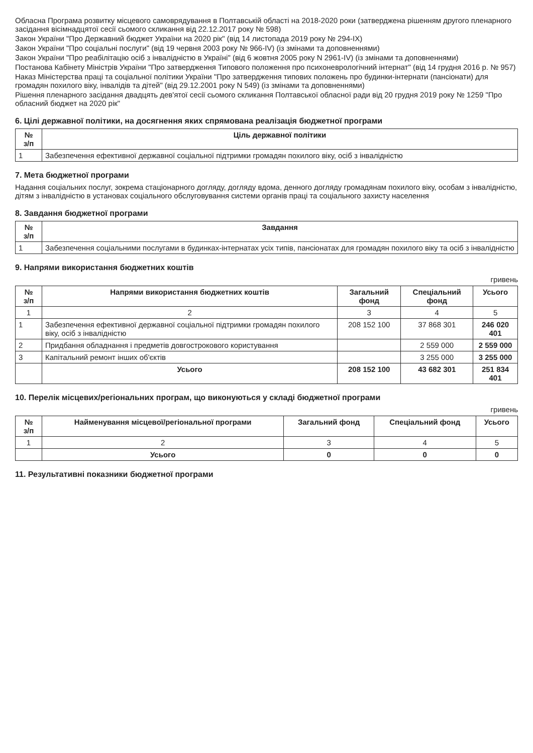Обласна Програма розвитку місцевого самоврядування в Полтавській області на 2018-2020 роки (затверджена рішенням другого пленарного засідання вісімнадцятої сесії сьомого скликання від 22.12.2017 року № 598)
Закон України "Про Державний бюджет України на 2020 рік" (від 14 листопада 2019 року № 294-IX)
Закон України "Про соціальні послуги" (від 19 червня 2003 року № 966-IV) (із змінами та доповненнями)
Закон України "Про реабілітацію осіб з інвалідністю в Україні" (від 6 жовтня 2005 року N 2961-IV) (із змінами та доповненнями)
Постанова Кабінету Міністрів України "Про затвердження Типового положення про психоневрологічний інтернат" (від 14 грудня 2016 р. № 957)
Наказ Міністерства праці та соціальної політики України "Про затвердження типових положень про будинки-інтернати (пансіонати) для громадян похилого віку, інвалідів та дітей" (від 29.12.2001 року N 549) (із змінами та доповненнями)
Рішення пленарного засідання двадцять дев'ятої сесії сьомого скликання Полтавської обласної ради від 20 грудня 2019 року № 1259 "Про обласний бюджет на 2020 рік"
6. Цілі державної політики, на досягнення яких спрямована реалізація бюджетної програми
| № з/п | Ціль державної політики |
| --- | --- |
| 1 | Забезпечення ефективної державної соціальної підтримки громадян похилого віку, осіб з інвалідністю |
7. Мета бюджетної програми
Надання соціальних послуг, зокрема стаціонарного догляду, догляду вдома, денного догляду громадянам похилого віку, особам з інвалідністю, дітям з інвалідністю в установах соціального обслуговування системи органів праці та соціального захисту населення
8. Завдання бюджетної програми
| № з/п | Завдання |
| --- | --- |
| 1 | Забезпечення соціальними послугами в будинках-інтернатах усіх типів, пансіонатах для громадян похилого віку та осіб з інвалідністю |
9. Напрями використання бюджетних коштів
гривень
| № з/п | Напрями використання бюджетних коштів | Загальний фонд | Спеціальний фонд | Усього |
| --- | --- | --- | --- | --- |
| 1 | 2 | 3 | 4 | 5 |
| 1 | Забезпечення ефективної державної соціальної підтримки громадян похилого віку, осіб з інвалідністю | 208 152 100 | 37 868 301 | 246 020 401 |
| 2 | Придбання обладнання і предметів довгострокового користування | | 2 559 000 | 2 559 000 |
| 3 | Капітальний ремонт інших об'єктів | | 3 255 000 | 3 255 000 |
| | Усього | 208 152 100 | 43 682 301 | 251 834 401 |
10. Перелік місцевих/регіональних програм, що виконуються у складі бюджетної програми
гривень
| № з/п | Найменування місцевої/регіональної програми | Загальний фонд | Спеціальний фонд | Усього |
| --- | --- | --- | --- | --- |
| 1 | 2 | 3 | 4 | 5 |
| | Усього | 0 | 0 | 0 |
11. Результативні показники бюджетної програми